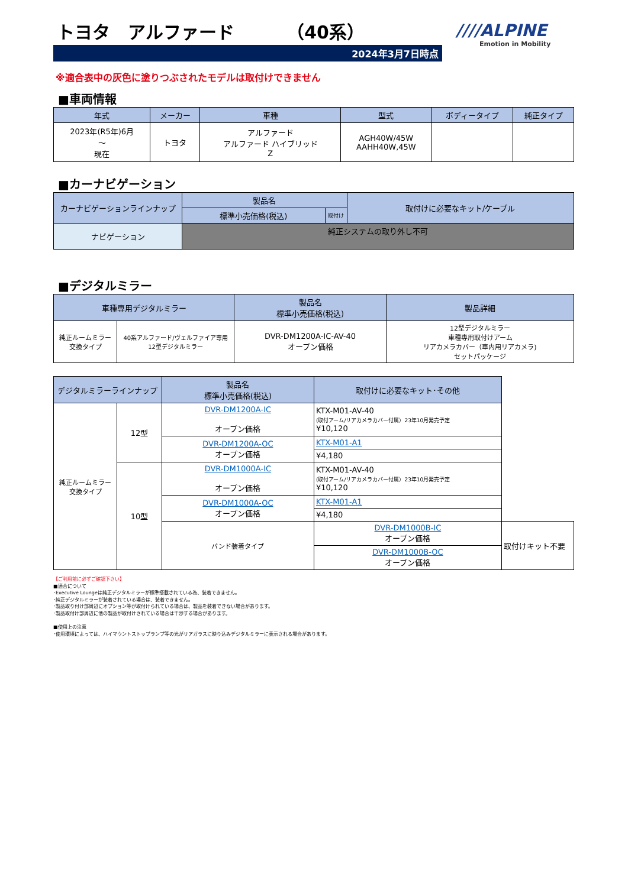トヨタ　アルファード （40系）
////ALPINE
Emotion in Mobility
2024年3月7日時点
※適合表中の灰色に塗りつぶされたモデルは取付けできません
■車両情報
| 年式 | メーカー | 車種 | 型式 | ボディータイプ | 純正タイプ |
| --- | --- | --- | --- | --- | --- |
| 2023年(R5年)6月 ～ 現在 | トヨタ | アルファード アルファード ハイブリッド Z | AGH40W/45W AAHH40W,45W | | |
■カーナビゲーション
| カーナビゲーションラインナップ | 製品名 | | 取付けに必要なキット/ケーブル |
| --- | --- | --- | --- |
| | 標準小売価格(税込) | 取付け | |
| ナビゲーション | 純正システムの取り外し不可 | | |
■デジタルミラー
| 車種専用デジタルミラー | | 製品名 標準小売価格(税込) | 製品詳細 |
| --- | --- | --- | --- |
| 純正ルームミラー 交換タイプ | 40系アルファード/ヴェルファイア専用 12型デジタルミラー | DVR-DM1200A-IC-AV-40 オープン価格 | 12型デジタルミラー 車種専用取付けアーム リアカメラカバー（車内用リアカメラ) セットパッケージ |
| デジタルミラーラインナップ | | 製品名 標準小売価格(税込) | 取付けに必要なキット･その他 | |
| --- | --- | --- | --- | --- |
| 純正ルームミラー 交換タイプ | 12型 | DVR-DM1200A-IC オープン価格 | KTX-M01-AV-40 (取付アーム/リアカメラカバー付属）23年10月発売予定 ¥10,120 | |
| | | DVR-DM1200A-OC オープン価格 | KTX-M01-A1 | |
| | | | ¥4,180 | |
| | 10型 | DVR-DM1000A-IC オープン価格 | KTX-M01-AV-40 (取付アーム/リアカメラカバー付属）23年10月発売予定 ¥10,120 | |
| | | DVR-DM1000A-OC オープン価格 | KTX-M01-A1 | |
| | | | ¥4,180 | |
| | | バンド装着タイプ | DVR-DM1000B-IC オープン価格 | 取付けキット不要 |
| | | | DVR-DM1000B-OC オープン価格 | |
【ご利用前に必ずご確認下さい】
■適合について
･Executive Loungeは純正デジタルミラーが標準搭載されている為、装着できません。
･純正デジタルミラーが装着されている場合は、装着できません。
･製品取り付け部周辺にオプション等が取付けられている場合は、製品を装着できない場合があります。
･製品取付け部周辺に他の製品が取付けされている場合は干渉する場合があります。
■使用上の注意
･使用環境によっては、ハイマウントストップランプ等の光がリアガラスに映り込みデジタルミラーに表示される場合があります。